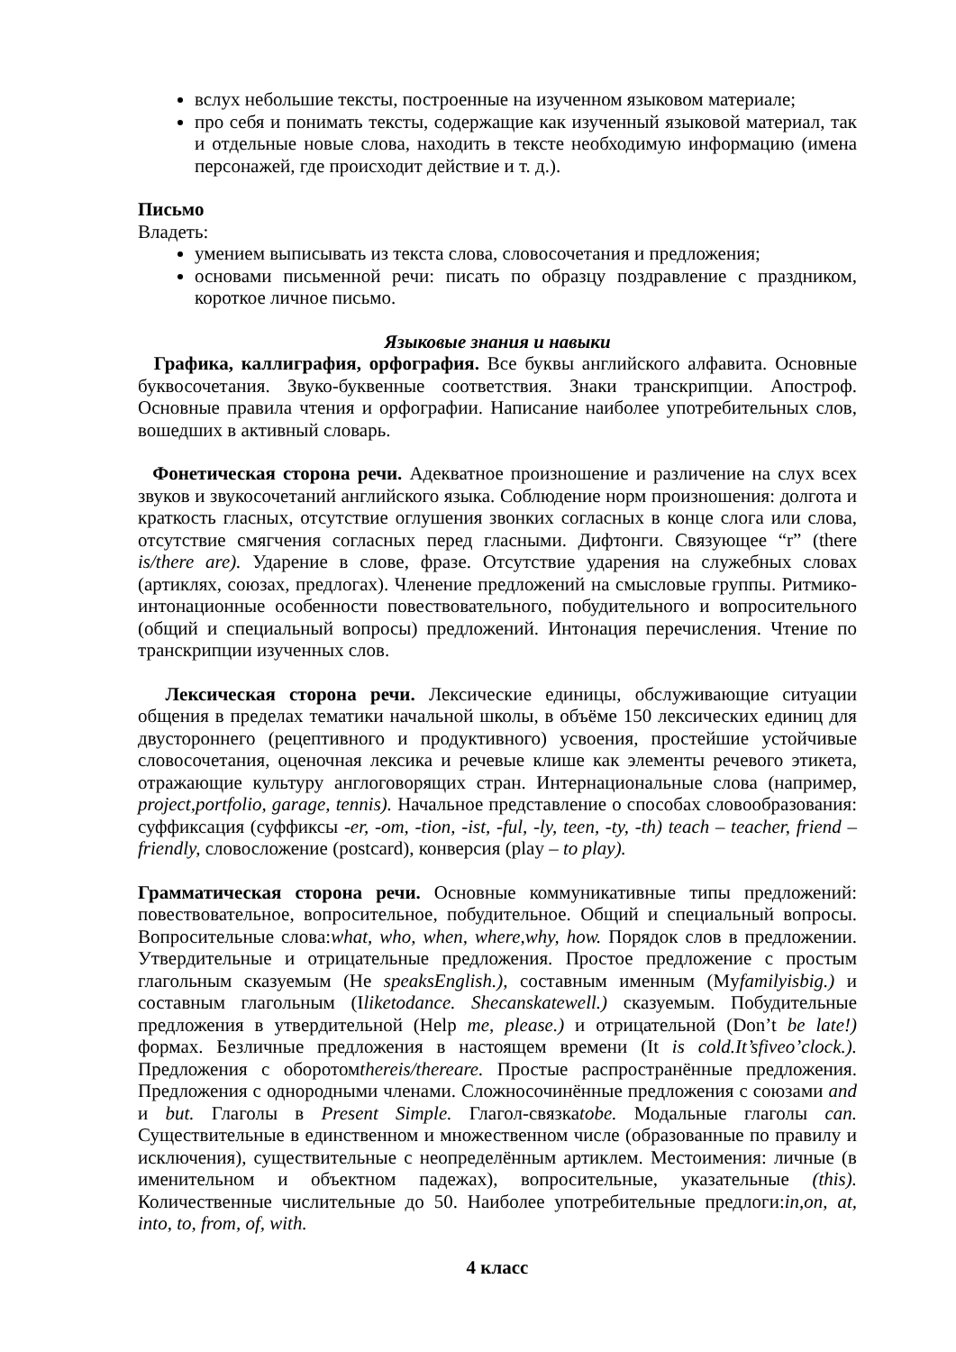вслух небольшие тексты, построенные на изученном языковом материале;
про себя и понимать тексты, содержащие как изученный языковой материал, так и отдельные новые слова, находить в тексте необходимую информацию (имена персонажей, где происходит действие и т. д.).
Письмо
Владеть:
умением выписывать из текста слова, словосочетания и предложения;
основами письменной речи: писать по образцу поздравление с праздником, короткое личное письмо.
Языковые знания и навыки
Графика, каллиграфия, орфография. Все буквы английского алфавита. Основные буквосочетания. Звуко-буквенные соответствия. Знаки транскрипции. Апостроф. Основные правила чтения и орфографии. Написание наиболее употребительных слов, вошедших в активный словарь.
Фонетическая сторона речи. Адекватное произношение и различение на слух всех звуков и звукосочетаний английского языка. Соблюдение норм произношения: долгота и краткость гласных, отсутствие оглушения звонких согласных в конце слога или слова, отсутствие смягчения согласных перед гласными. Дифтонги. Связующее “r” (there is/there are). Ударение в слове, фразе. Отсутствие ударения на служебных словах (артиклях, союзах, предлогах). Членение предложений на смысловые группы. Ритмико-интонационные особенности повествовательного, побудительного и вопросительного (общий и специальный вопросы) предложений. Интонация перечисления. Чтение по транскрипции изученных слов.
Лексическая сторона речи. Лексические единицы, обслуживающие ситуации общения в пределах тематики начальной школы, в объёме 150 лексических единиц для двустороннего (рецептивного и продуктивного) усвоения, простейшие устойчивые словосочетания, оценочная лексика и речевые клише как элементы речевого этикета, отражающие культуру англоговорящих стран. Интернациональные слова (например, project,portfolio, garage, tennis). Начальное представление о способах словообразования: суффиксация (суффиксы -er, -om, -tion, -ist, -ful, -ly, teen, -ty, -th) teach – teacher, friend – friendly, словосложение (postcard), конверсия (play – to play).
Грамматическая сторона речи. Основные коммуникативные типы предложений: повествовательное, вопросительное, побудительное. Общий и специальный вопросы. Вопросительные слова:what, who, when, where,why, how. Порядок слов в предложении. Утвердительные и отрицательные предложения. Простое предложение с простым глагольным сказуемым (He speaksEnglish.), составным именным (Myfamilyisbig.) и составным глагольным (Iliketodance. Shecanskatewell.) сказуемым. Побудительные предложения в утвердительной (Help me, please.) и отрицательной (Don’t be late!) формах. Безличные предложения в настоящем времени (It is cold.It’sfiveo’clock.). Предложения с оборотомthereis/thereare. Простые распространённые предложения. Предложения с однородными членами. Сложносочинённые предложения с союзами and и but. Глаголы в Present Simple. Глагол-связкаtobe. Модальные глаголы can. Существительные в единственном и множественном числе (образованные по правилу и исключения), существительные с неопределённым артиклем. Местоимения: личные (в именительном и объектном падежах), вопросительные, указательные (this). Количественные числительные до 50. Наиболее употребительные предлоги:in,on, at, into, to, from, of, with.
4 класс